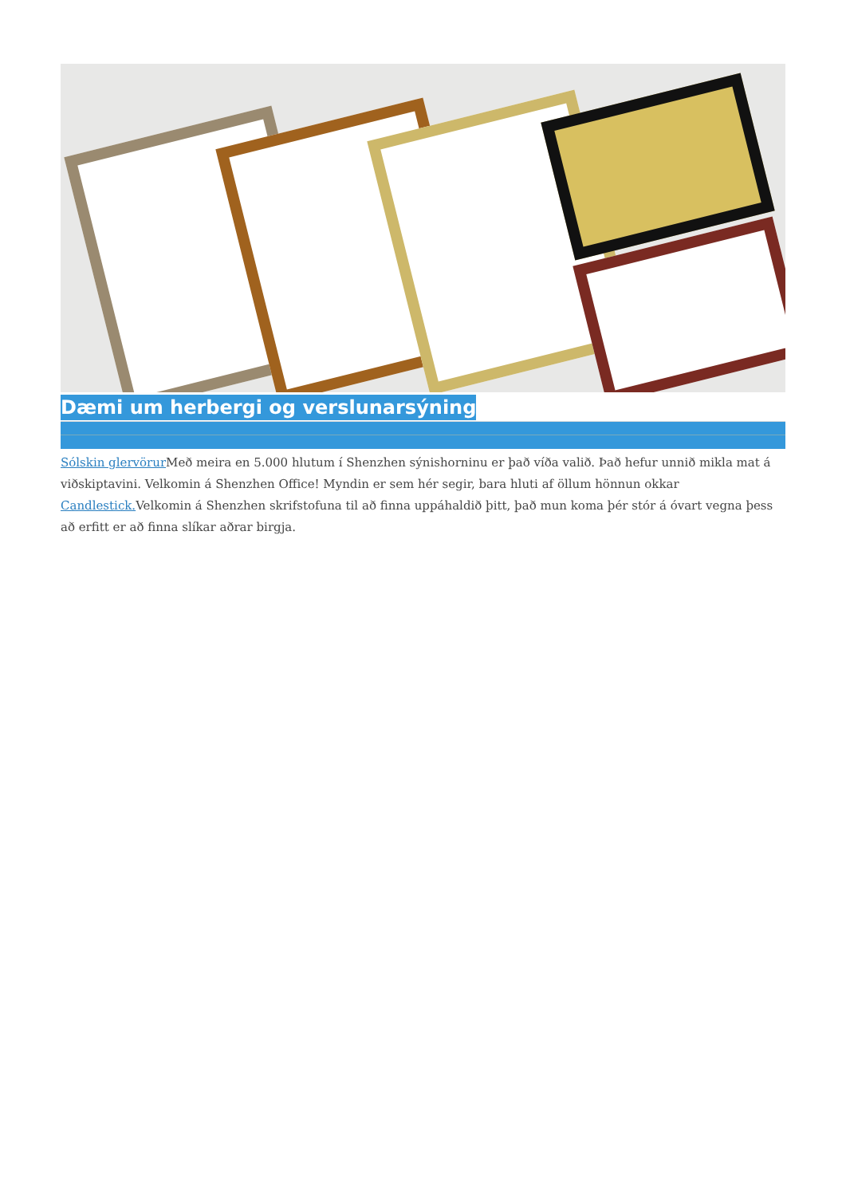Dæmi um herbergi og verslunarsýning
Sólskin glervörur Með meira en 5.000 hlutum í Shenzhen sýnishorninu er það víða valið. Það hefur unnið mikla mat á viðskiptavini. Velkomin á Shenzhen Office! Myndin er sem hér segir, bara hluti af öllum hönnun okkar Candlestick. Velkomin á Shenzhen skrifstofuna til að finna uppáhaldið þitt, það mun koma þér stór á óvart vegna þess að erfitt er að finna slíkar aðrar birgja.